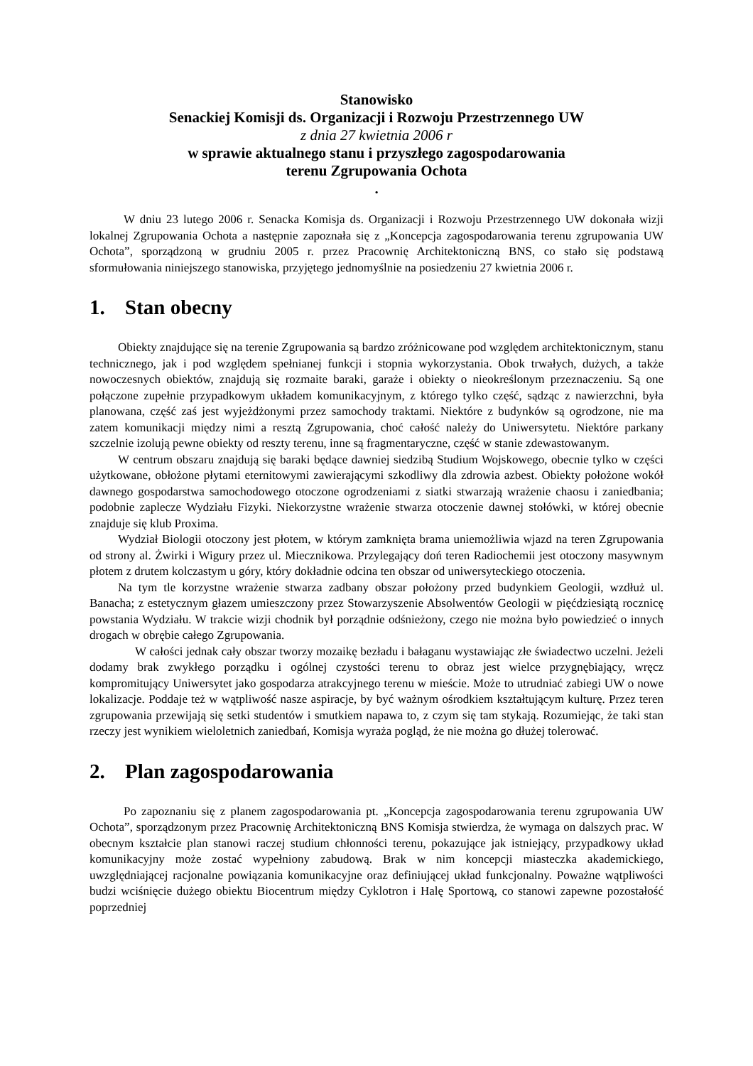Stanowisko
Senackiej Komisji ds. Organizacji i Rozwoju Przestrzennego UW
z dnia 27 kwietnia 2006 r
w sprawie aktualnego stanu i przyszłego zagospodarowania
terenu Zgrupowania Ochota
.
W dniu 23 lutego 2006 r. Senacka Komisja ds. Organizacji i Rozwoju Przestrzennego UW dokonała wizji lokalnej Zgrupowania Ochota a następnie zapoznała się z „Koncepcja zagospodarowania terenu zgrupowania UW Ochota”, sporządzoną w grudniu 2005 r. przez Pracownię Architektoniczną BNS, co stało się podstawą sformułowania niniejszego stanowiska, przyjętego jednomyślnie na posiedzeniu 27 kwietnia 2006 r.
1. Stan obecny
Obiekty znajdujące się na terenie Zgrupowania są bardzo zróżnicowane pod względem architektonicznym, stanu technicznego, jak i pod względem spełnianej funkcji i stopnia wykorzystania. Obok trwałych, dużych, a także nowoczesnych obiektów, znajdują się rozmaite baraki, garaże i obiekty o nieokreślonym przeznaczeniu. Są one połączone zupełnie przypadkowym układem komunikacyjnym, z którego tylko część, sądząc z nawierzchni, była planowana, część zaś jest wyjeżdżonymi przez samochody traktami. Niektóre z budynków są ogrodzone, nie ma zatem komunikacji między nimi a resztą Zgrupowania, choć całość należy do Uniwersytetu. Niektóre parkany szczelnie izolują pewne obiekty od reszty terenu, inne są fragmentaryczne, część w stanie zdewastowanym.
W centrum obszaru znajdują się baraki będące dawniej siedzibą Studium Wojskowego, obecnie tylko w części użytkowane, obłożone płytami eternitowymi zawierającymi szkodliwy dla zdrowia azbest. Obiekty położone wokół dawnego gospodarstwa samochodowego otoczone ogrodzeniami z siatki stwarzają wrażenie chaosu i zaniedbania; podobnie zaplecze Wydziału Fizyki. Niekorzystne wrażenie stwarza otoczenie dawnej stołówki, w której obecnie znajduje się klub Proxima.
Wydział Biologii otoczony jest płotem, w którym zamknięta brama uniemożliwia wjazd na teren Zgrupowania od strony al. Żwirki i Wigury przez ul. Miecznikowa. Przylegający doń teren Radiochemii jest otoczony masywnym płotem z drutem kolczastym u góry, który dokładnie odcina ten obszar od uniwersyteckiego otoczenia.
Na tym tle korzystne wrażenie stwarza zadbany obszar położony przed budynkiem Geologii, wzdłuż ul. Banacha; z estetycznym głazem umieszczony przez Stowarzyszenie Absolwentów Geologii w pięćdziesiątą rocznicę powstania Wydziału. W trakcie wizji chodnik był porządnie odśnieżony, czego nie można było powiedzieć o innych drogach w obrębie całego Zgrupowania.
W całości jednak cały obszar tworzy mozaikę bezładu i bałaganu wystawiając złe świadectwo uczelni. Jeżeli dodamy brak zwykłego porządku i ogólnej czystości terenu to obraz jest wielce przygnębiający, wręcz kompromitujący Uniwersytet jako gospodarza atrakcyjnego terenu w mieście. Może to utrudniać zabiegi UW o nowe lokalizacje. Poddaje też w wątpliwość nasze aspiracje, by być ważnym ośrodkiem kształtującym kulturę. Przez teren zgrupowania przewijają się setki studentów i smutkiem napawa to, z czym się tam stykają. Rozumiejąc, że taki stan rzeczy jest wynikiem wieloletnich zaniedbań, Komisja wyraża pogląd, że nie można go dłużej tolerować.
2. Plan zagospodarowania
Po zapoznaniu się z planem zagospodarowania pt. „Koncepcja zagospodarowania terenu zgrupowania UW Ochota”, sporządzonym przez Pracownię Architektoniczną BNS Komisja stwierdza, że wymaga on dalszych prac. W obecnym kształcie plan stanowi raczej studium chłonności terenu, pokazujące jak istniejący, przypadkowy układ komunikacyjny może zostać wypełniony zabudową. Brak w nim koncepcji miasteczka akademickiego, uwzględniającej racjonalne powiązania komunikacyjne oraz definiującej układ funkcjonalny. Poważne wątpliwości budzi wciśnięcie dużego obiektu Biocentrum między Cyklotron i Halę Sportową, co stanowi zapewne pozostałość poprzedniej